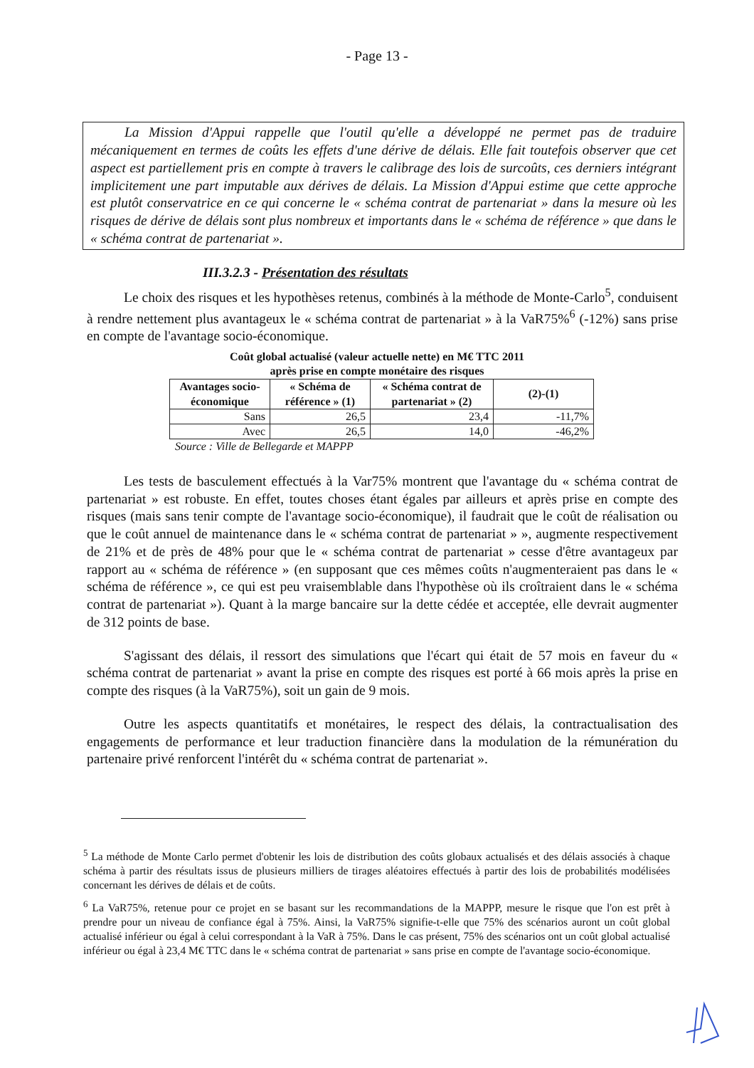- Page 13 -
La Mission d'Appui rappelle que l'outil qu'elle a développé ne permet pas de traduire mécaniquement en termes de coûts les effets d'une dérive de délais. Elle fait toutefois observer que cet aspect est partiellement pris en compte à travers le calibrage des lois de surcoûts, ces derniers intégrant implicitement une part imputable aux dérives de délais. La Mission d'Appui estime que cette approche est plutôt conservatrice en ce qui concerne le « schéma contrat de partenariat » dans la mesure où les risques de dérive de délais sont plus nombreux et importants dans le « schéma de référence » que dans le « schéma contrat de partenariat ».
III.3.2.3 - Présentation des résultats
Le choix des risques et les hypothèses retenus, combinés à la méthode de Monte-Carlo<sup>5</sup>, conduisent à rendre nettement plus avantageux le « schéma contrat de partenariat » à la VaR75%<sup>6</sup> (-12%) sans prise en compte de l'avantage socio-économique.
Coût global actualisé (valeur actuelle nette) en M€ TTC 2011
après prise en compte monétaire des risques
| Avantages socio-économique | « Schéma de référence » (1) | « Schéma contrat de partenariat » (2) | (2)-(1) |
| --- | --- | --- | --- |
| Sans | 26,5 | 23,4 | -11,7% |
| Avec | 26,5 | 14,0 | -46,2% |
Source : Ville de Bellegarde et MAPPP
Les tests de basculement effectués à la Var75% montrent que l'avantage du « schéma contrat de partenariat » est robuste. En effet, toutes choses étant égales par ailleurs et après prise en compte des risques (mais sans tenir compte de l'avantage socio-économique), il faudrait que le coût de réalisation ou que le coût annuel de maintenance dans le « schéma contrat de partenariat » », augmente respectivement de 21% et de près de 48% pour que le « schéma contrat de partenariat » cesse d'être avantageux par rapport au « schéma de référence » (en supposant que ces mêmes coûts n'augmenteraient pas dans le « schéma de référence », ce qui est peu vraisemblable dans l'hypothèse où ils croîtraient dans le « schéma contrat de partenariat »). Quant à la marge bancaire sur la dette cédée et acceptée, elle devrait augmenter de 312 points de base.
S'agissant des délais, il ressort des simulations que l'écart qui était de 57 mois en faveur du « schéma contrat de partenariat » avant la prise en compte des risques est porté à 66 mois après la prise en compte des risques (à la VaR75%), soit un gain de 9 mois.
Outre les aspects quantitatifs et monétaires, le respect des délais, la contractualisation des engagements de performance et leur traduction financière dans la modulation de la rémunération du partenaire privé renforcent l'intérêt du « schéma contrat de partenariat ».
<sup>5</sup> La méthode de Monte Carlo permet d'obtenir les lois de distribution des coûts globaux actualisés et des délais associés à chaque schéma à partir des résultats issus de plusieurs milliers de tirages aléatoires effectués à partir des lois de probabilités modélisées concernant les dérives de délais et de coûts.
<sup>6</sup> La VaR75%, retenue pour ce projet en se basant sur les recommandations de la MAPPP, mesure le risque que l'on est prêt à prendre pour un niveau de confiance égal à 75%. Ainsi, la VaR75% signifie-t-elle que 75% des scénarios auront un coût global actualisé inférieur ou égal à celui correspondant à la VaR à 75%. Dans le cas présent, 75% des scénarios ont un coût global actualisé inférieur ou égal à 23,4 M€ TTC dans le « schéma contrat de partenariat » sans prise en compte de l'avantage socio-économique.